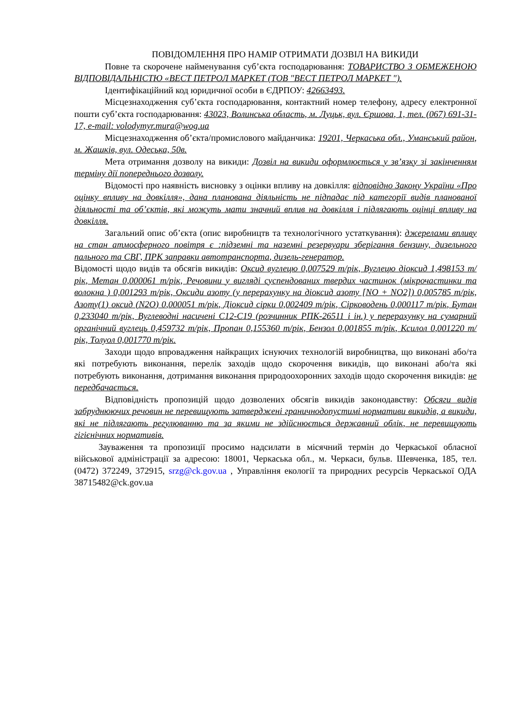ПОВІДОМЛЕННЯ ПРО НАМІР ОТРИМАТИ ДОЗВІЛ НА ВИКИДИ
Повне та скорочене найменування суб’єкта господарювання: ТОВАРИСТВО З ОБМЕЖЕНОЮ ВІДПОВІДАЛЬНІСТЮ «ВЕСТ ПЕТРОЛ МАРКЕТ (ТОВ "ВЕСТ ПЕТРОЛ МАРКЕТ ").
Ідентифікаційний код юридичної особи в ЄДРПОУ: 42663493.
Місцезнаходження суб’єкта господарювання, контактний номер телефону, адресу електронної пошти суб’єкта господарювання: 43023, Волинська область, м. Луцьк, вул. Єршова, 1, тел. (067) 691-31-17, e-mail: volodymyr.mura@wog.ua
Місцезнаходження об’єкта/промислового майданчика: 19201, Черкаська обл., Уманський район, м. Жашків, вул. Одеська, 50в.
Мета отримання дозволу на викиди: Дозвіл на викиди оформлюється у зв’язку зі закінченням терміну дії попереднього дозволу.
Відомості про наявність висновку з оцінки впливу на довкілля: відповідно Закону України «Про оцінку впливу на довкілля», дана планована діяльність не підпадає під категорії видів планованої діяльності та об’єктів, які можуть мати значний вплив на довкілля і підлягають оцінці впливу на довкілля.
Загальний опис об’єкта (опис виробництв та технологічного устаткування): джерелами впливу на стан атмосферного повітря є :підземні та наземні резервуари зберігання бензину, дизельного пального та СВГ, ПРК заправки автотранспорта, дизель-генератор.
Відомості щодо видів та обсягів викидів: Оксид вуглецю 0,007529 т/рік, Вуглецю діоксид 1,498153 т/рік, Метан 0,000061 т/рік, Речовини у вигляді суспендованих твердих частинок (мікрочастинки та волокна ) 0,001293 т/рік, Оксиди азоту (у перерахунку на діоксид азоту [NO + NO2]) 0,005785 т/рік, Азоту(1) оксид (N2O) 0,000051 т/рік, Діоксид сірки 0,002409 т/рік, Сірководень 0,000117 т/рік, Бутан 0,233040 т/рік, Вуглеводні насичені С12-С19 (розчинник РПК-26511 і ін.) у перерахунку на сумарний органічний вуглець 0,459732 т/рік, Пропан 0,155360 т/рік, Бензол 0,001855 т/рік, Ксилол 0,001220 т/рік, Толуол 0,001770 т/рік.
Заходи щодо впровадження найкращих існуючих технологій виробництва, що виконані або/та які потребують виконання, перелік заходів щодо скорочення викидів, що виконані або/та які потребують виконання, дотримання виконання природоохоронних заходів щодо скорочення викидів: не передбачається.
Відповідність пропозицій щодо дозволених обсягів викидів законодавству: Обсяги видів забруднюючих речовин не перевищують затверджені граничнодопустимі нормативи викидів, а викиди, які не підлягають регулюванню та за якими не здійснюється державний облік, не перевищують гігієнічних нормативів.
Зауваження та пропозиції просимо надсилати в місячний термін до Черкаської обласної військової адміністрації за адресою: 18001, Черкаська обл., м. Черкаси, бульв. Шевченка, 185, тел. (0472) 372249, 372915, srzg@ck.gov.ua , Управління екології та природних ресурсів Черкаської ОДА 38715482@ck.gov.ua